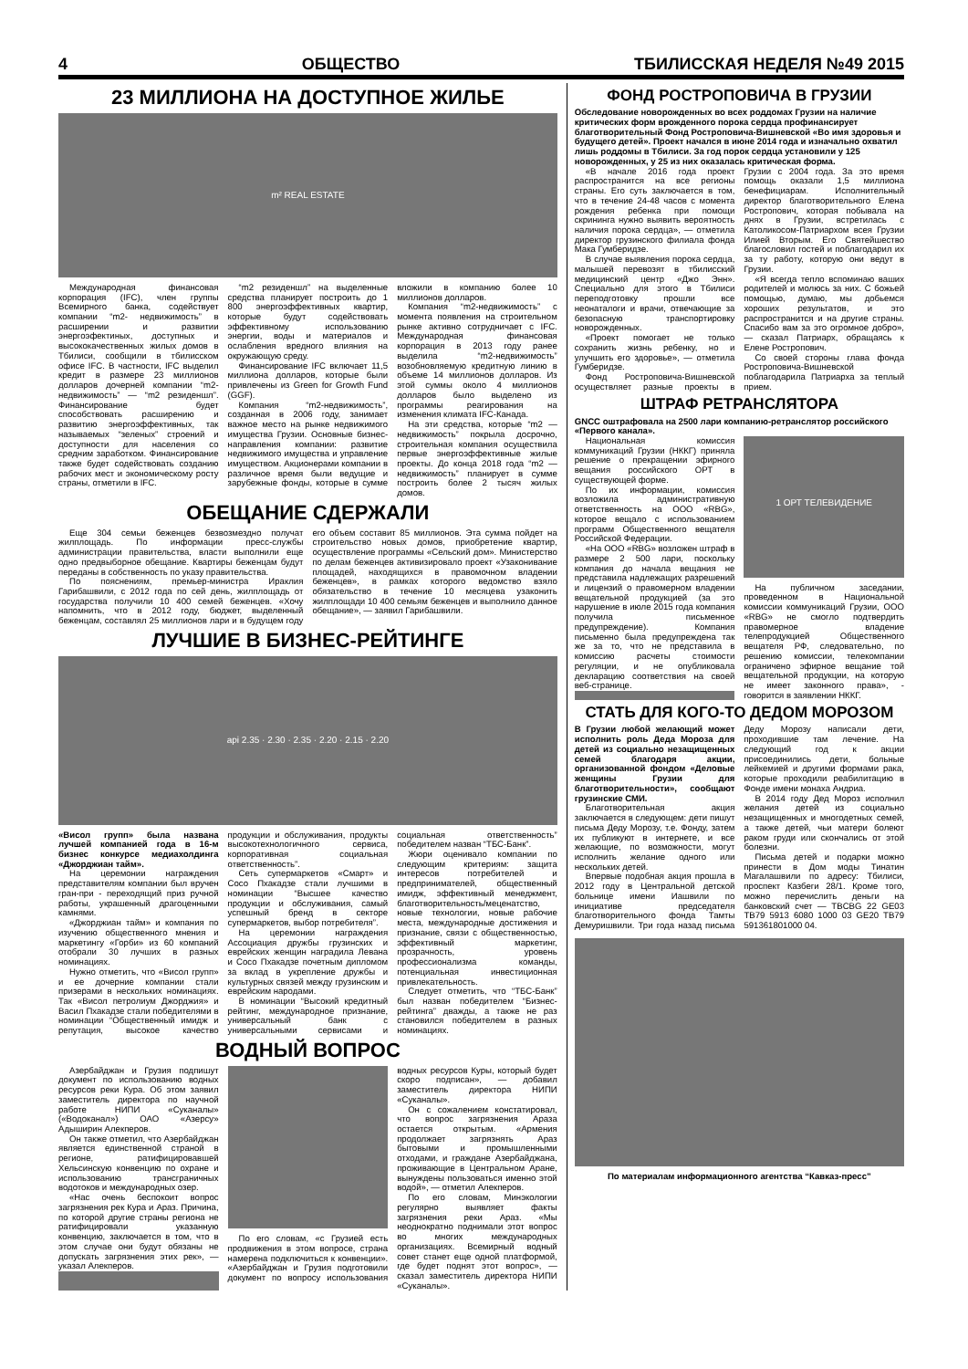4 ОБЩЕСТВО ТБИЛИССКАЯ НЕДЕЛЯ №49 2015
23 МИЛЛИОНА НА ДОСТУПНОЕ ЖИЛЬЕ
m² REAL ESTATE
Международная финансовая корпорация (IFC), член группы Всемирного банка, содействует компании “m2- недвижимость” в расширении и развитии энергоэфектиных, доступных и высококачественных жилых домов в Тбилиси, сообщили в тбилисском офисе IFC. В частности, IFC выделил кредит в размере 23 миллионов долларов дочерней компании “m2-недвижимость” — “m2 резиденшл”. Финансирование будет способствовать расширению и развитию энергоэффективных, так называемых “зеленых” строений и доступности для населения со средним заработком. Финансирование также будет содействовать созданию рабочих мест и экономическому росту страны, отметили в IFC.
“m2 резиденшл” на выделенные средства планирует построить до 1 800 энергоэффективных квартир, которые будут содействовать эффективному использованию энергии, воды и материалов и ослабления вредного влияния на окружающую среду.
Финансирование IFC включает 11,5 миллиона долларов, которые были привлечены из Green for Growth Fund (GGF).
Компания “m2-недвижимость”, созданная в 2006 году, занимает важное место на рынке недвижимого имущества Грузии. Основные бизнес-направления компании: развитие недвижимого имущества и управление имуществом. Акционерами компании в различное время были ведущие и зарубежные фонды, которые в сумме вложили в компанию более 10 миллионов долларов.
Компания “m2-недвижимость” с момента появления на строительном рынке активно сотрудничает с IFC. Международная финансовая корпорация в 2013 году ранее выделила “m2-недвижимость” возобновляемую кредитную линию в объеме 14 миллионов долларов. Из этой суммы около 4 миллионов долларов было выделено из программы реагирования на изменения климата IFC-Канада.
На эти средства, которые “m2 — недвижимость” покрыла досрочно, строительная компания осуществила первые энергоэффективные жилые проекты. До конца 2018 года “m2 — недвижимость” планирует в сумме построить более 2 тысяч жилых домов.
ОБЕЩАНИЕ СДЕРЖАЛИ
Еще 304 семьи беженцев безвозмездно получат жилплощадь. По информации пресс-службы администрации правительства, власти выполнили еще одно предвыборное обещание. Квартиры беженцам будут переданы в собственность по указу правительства.
По пояснениям, премьер-министра Ираклия Гарибашвили, с 2012 года по сей день, жилплощадь от государства получили 10 400 семей беженцев. «Хочу напомнить, что в 2012 году, бюджет, выделенный беженцам, составлял 25 миллионов лари и в будущем году его объем составит 85 миллионов. Эта сумма пойдет на строительство новых домов, приобретение квартир, осуществление программы «Сельский дом». Министерство по делам беженцев активизировало проект «Узаконивание площадей, находящихся в правомочном владении беженцев», в рамках которого ведомство взяло обязательство в течение 10 месяцева узаконить жилплощади 10 400 семьям беженцев и выполнило данное обещание», — заявил Гарибашвили.
ЛУЧШИЕ В БИЗНЕС-РЕЙТИНГЕ
api 2.35 · 2.30 · 2.35 · 2.20 · 2.15 · 2.20
«Висол групп» была названа лучшей компанией года в 16-м бизнес конкурсе медиахолдинга «Джорджиан тайм».
На церемонии награждения представителям компании был вручен гран-при - переходящий приз ручной работы, украшенный драгоценными камнями.
«Джорджиан тайм» и компания по изучению общественного мнения и маркетингу «Горби» из 60 компаний отобрали 30 лучших в разных номинациях.
Нужно отметить, что «Висол групп» и ее дочерние компании стали призерами в нескольких номинациях. Так «Висол петролиум Джорджия» и Васил Пхакадзе стали победителями в номинации “Общественный имидж и репутация, высокое качество продукции и обслуживания, продукты высокотехнологичного сервиса, корпоративная социальная ответственность”.
Сеть супермаркетов «Смарт» и Сосо Пхакадзе стали лучшими в номинации “Высшее качество продукции и обслуживания, самый успешный бренд в секторе супермаркетов, выбор потребителя”.
На церемонии награждения Ассоциация дружбы грузинских и еврейских женщин наградила Левана и Сосо Пхакадзе почетным дипломом за вклад в укрепление дружбы и культурных связей между грузинским и еврейским народами.
В номинации “Высокий кредитный рейтинг, международное признание, универсальный банк с универсальными сервисами и социальная ответственность” победителем назван “ТБС-Банк”.
Жюри оценивало компании по следующим критериям: защита интересов потребителей и предпринимателей, общественный имидж, эффективный менеджмент, благотворительность/меценатство, новые технологии, новые рабочие места, международные достижения и признание, связи с общественностью, эффективный маркетинг, прозрачность, уровень профессионализма команды, потенциальная инвестиционная привлекательность.
Следует отметить, что “ТБС-Банк” был назван победителем “Бизнес-рейтинга” дважды, а также не раз становился победителем в разных номинациях.
ВОДНЫЙ ВОПРОС
Азербайджан и Грузия подпишут документ по использованию водных ресурсов реки Кура. Об этом заявил заместитель директора по научной работе НИПИ «Суканалы» («Водоканал») ОАО «Азерсу» Адыширин Алекперов.
Он также отметил, что Азербайджан является единственной страной в регионе, ратифицировавшей Хельсинскую конвенцию по охране и использованию трансграничных водотоков и международных озер.
«Нас очень беспокоит вопрос загрязнения рек Кура и Араз. Причина, по которой другие страны региона не ратифицировали указанную конвенцию, заключается в том, что в этом случае они будут обязаны не допускать загрязнения этих рек», — указал Алекперов.
По его словам, «с Грузией есть продвижения в этом вопросе, страна намерена подключиться к конвенции». «Азербайджан и Грузия подготовили документ по вопросу использования водных ресурсов Куры, который будет скоро подписан», — добавил заместитель директора НИПИ «Суканалы».
Он с сожалением констатировал, что вопрос загрязнения Араза остается открытым. «Армения продолжает загрязнять Араз бытовыми и промышленными отходами, и граждане Азербайджана, проживающие в Центральном Аране, вынуждены пользоваться именно этой водой», — отметил Алекперов.
По его словам, Минэкологии регулярно выявляет факты загрязнения реки Араз. «Мы неоднократно поднимали этот вопрос во многих международных организациях. Всемирный водный совет станет еще одной платформой, где будет поднят этот вопрос», — сказал заместитель директора НИПИ «Суканалы».
ФОНД РОСТРОПОВИЧА В ГРУЗИИ
Обследование новорожденных во всех роддомах Грузии на наличие критических форм врожденного порока сердца профинансирует благотворительный Фонд Ростроповича-Вишневской «Во имя здоровья и будущего детей». Проект начался в июне 2014 года и изначально охватил лишь роддомы в Тбилиси. За год порок сердца установили у 125 новорожденных, у 25 из них оказалась критическая форма.
«В начале 2016 года проект распространится на все регионы страны. Его суть заключается в том, что в течение 24-48 часов с момента рождения ребенка при помощи скрининга нужно выявить вероятность наличия порока сердца», — отметила директор грузинского филиала фонда Мака Гумберидзе.
В случае выявления порока сердца, малышей перевозят в тбилисский медицинский центр «Джо Энн». Специально для этого в Тбилиси переподготовку прошли все неонаталоги и врачи, отвечающие за безопасную транспортировку новорожденных.
«Проект помогает не только сохранить жизнь ребенку, но и улучшить его здоровье», — отметила Гумберидзе.
Фонд Ростроповича-Вишневской осуществляет разные проекты в Грузии с 2004 года. За это время помощь оказали 1,5 миллиона бенефициарам. Исполнительный директор благотворительного Елена Ростропович, которая побывала на днях в Грузии, встретилась с Католикосом-Патриархом всея Грузии Илией Вторым. Его Святейшество благословил гостей и поблагодарил их за ту работу, которую они ведут в Грузии.
«Я всегда тепло вспоминаю ваших родителей и молюсь за них. С божьей помощью, думаю, мы добьемся хороших результатов, и это распространится и на другие страны. Спасибо вам за это огромное добро», — сказал Патриарх, обращаясь к Елене Ростропович.
Со своей стороны глава фонда Ростроповича-Вишневской поблагодарила Патриарха за теплый прием.
ШТРАФ РЕТРАНСЛЯТОРА
GNCC оштрафовала на 2500 лари компанию-ретранслятор российского «Первого канала».
Национальная комиссия коммуникаций Грузии (НККГ) приняла решение о прекращении эфирного вещания российского ОРТ в существующей форме.
По их информации, комиссия возложила административную ответственность на ООО «RBG», которое вещало с использованием программ Общественного вещателя Российской Федерации.
«На ООО «RBG» возложен штраф в размере 2 500 лари, поскольку компания до начала вещания не представила надлежащих разрешений и лицензий о правомерном владении вещательной продукцией (за это нарушение в июле 2015 года компания получила письменное предупреждение). Компания письменно была предупреждена так же за то, что не представила в комиссию расчеты стоимости регуляции, и не опубликовала декларацию соответствия на своей веб-странице.
1 ОРТ ТЕЛЕВИДЕНИЕ
На публичном заседании, проведенном в Национальной комиссии коммуникаций Грузии, ООО «RBG» не смогло подтвердить правомерное владение телепродукцией Общественного вещателя РФ, следовательно, по решению комиссии, телекомпании ограничено эфирное вещание той вещательной продукции, на которую не имеет законного права», - говорится в заявлении НККГ.
СТАТЬ ДЛЯ КОГО-ТО ДЕДОМ МОРОЗОМ
В Грузии любой желающий может исполнить роль Деда Мороза для детей из социально незащищенных семей благодаря акции, организованной фондом «Деловые женщины Грузии для благотворительности», сообщают грузинские СМИ.
Благотворительная акция заключается в следующем: дети пишут письма Деду Морозу, т.е. Фонду, затем их публикуют в интернете, и все желающие, по возможности, могут исполнить желание одного или нескольких детей.
Впервые подобная акция прошла в 2012 году в Центральной детской больнице имени Иашвили по инициативе председателя благотворительного фонда Тамты Демуришвили. Три года назад письма Деду Морозу написали дети, проходившие там лечение. На следующий год к акции присоединились дети, больные лейкемией и другими формами рака, которые проходили реабилитацию в Фонде имени монаха Андриа.
В 2014 году Дед Мороз исполнил желания детей из социально незащищенных и многодетных семей, а также детей, чьи матери болеют раком груди или скончались от этой болезни.
Письма детей и подарки можно принести в Дом моды Тинатин Магалашвили по адресу: Тбилиси, проспект Казбеги 28/1. Кроме того, можно перечислить деньги на банковский счет — TBCBG 22 GE03 TB79 5913 6080 1000 03 GE20 TB79 591361801000 04.
По материалам информационного агентства “Кавказ-пресс”